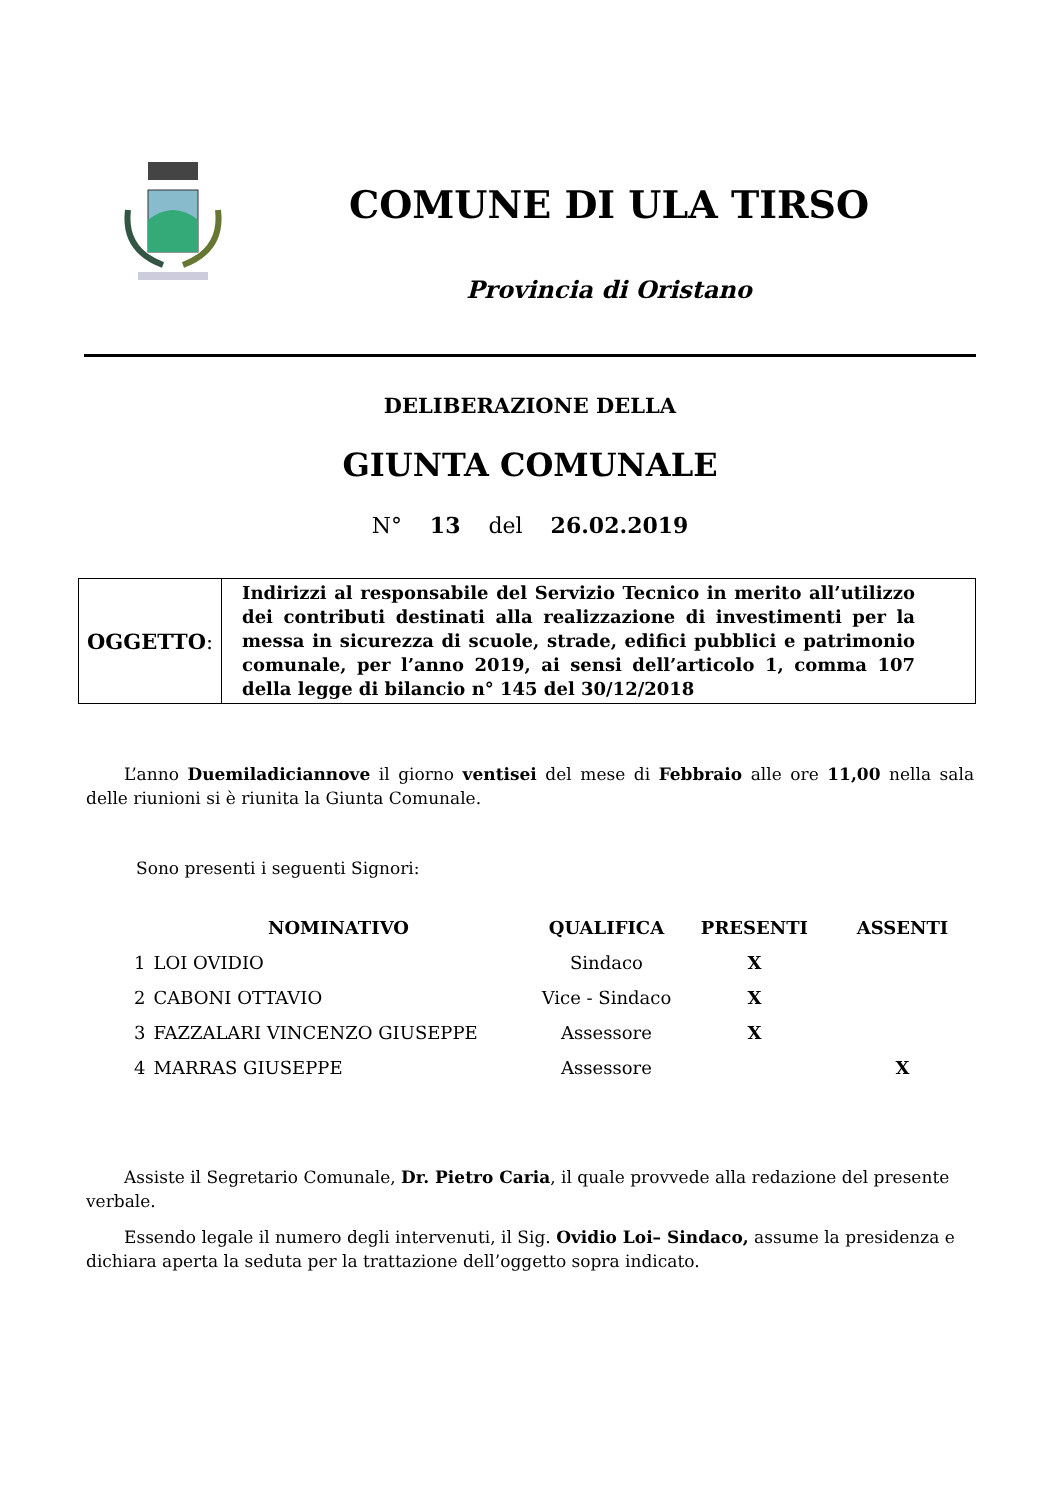COMUNE DI ULA TIRSO
Provincia di Oristano
DELIBERAZIONE DELLA
GIUNTA COMUNALE
N° 13 del 26.02.2019
| OGGETTO : | Indirizzi al responsabile del Servizio Tecnico in merito all’utilizzo dei contributi destinati alla realizzazione di investimenti per la messa in sicurezza di scuole, strade, edifici pubblici e patrimonio comunale, per l’anno 2019, ai sensi dell’articolo 1, comma 107 della legge di bilancio n° 145 del 30/12/2018 |
L’anno Duemiladiciannove il giorno ventisei del mese di Febbraio alle ore 11,00 nella sala delle riunioni si è riunita la Giunta Comunale.
Sono presenti i seguenti Signori:
| | NOMINATIVO | QUALIFICA | PRESENTI | ASSENTI |
| --- | --- | --- | --- | --- |
| 1 | LOI OVIDIO | Sindaco | X | |
| 2 | CABONI OTTAVIO | Vice - Sindaco | X | |
| 3 | FAZZALARI VINCENZO GIUSEPPE | Assessore | X | |
| 4 | MARRAS GIUSEPPE | Assessore | | X |
Assiste il Segretario Comunale, Dr. Pietro Caria, il quale provvede alla redazione del presente verbale.
Essendo legale il numero degli intervenuti, il Sig. Ovidio Loi– Sindaco, assume la presidenza e dichiara aperta la seduta per la trattazione dell’oggetto sopra indicato.